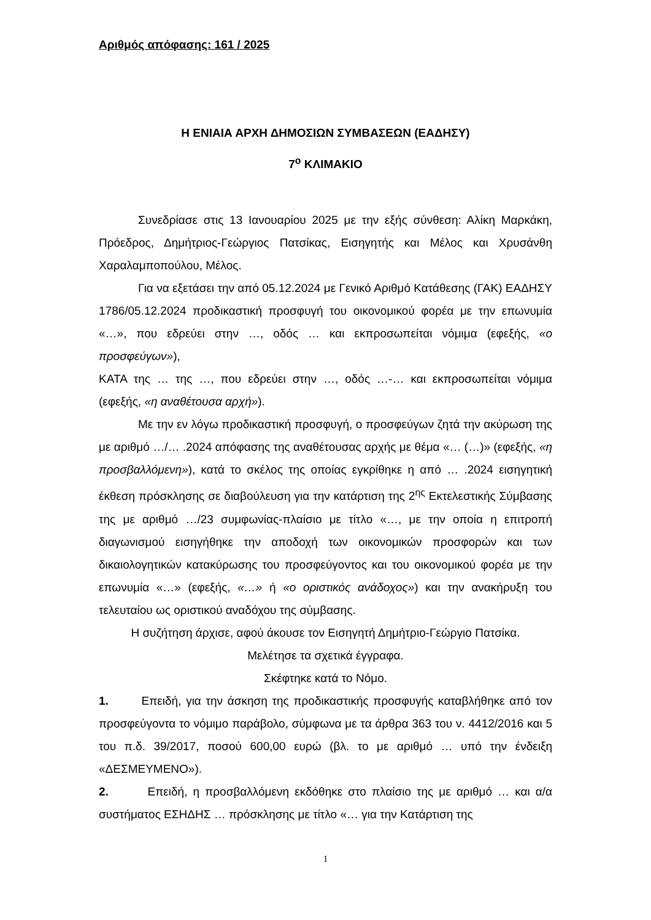Αριθμός απόφασης: 161 / 2025
Η ΕΝΙΑΙΑ ΑΡΧΗ ΔΗΜΟΣΙΩΝ ΣΥΜΒΑΣΕΩΝ (ΕΑΔΗΣΥ)
7<sup>ο</sup> ΚΛΙΜΑΚΙΟ
Συνεδρίασε στις 13 Ιανουαρίου 2025 με την εξής σύνθεση: Αλίκη Μαρκάκη, Πρόεδρος, Δημήτριος-Γεώργιος Πατσίκας, Εισηγητής και Μέλος και Χρυσάνθη Χαραλαμποπούλου, Μέλος.
Για να εξετάσει την από 05.12.2024 με Γενικό Αριθμό Κατάθεσης (ΓΑΚ) ΕΑΔΗΣΥ 1786/05.12.2024 προδικαστική προσφυγή του οικονομικού φορέα με την επωνυμία «…», που εδρεύει στην …, οδός … και εκπροσωπείται νόμιμα (εφεξής, «ο προσφεύγων»),
ΚΑΤΑ της … της …, που εδρεύει στην …, οδός …-… και εκπροσωπείται νόμιμα (εφεξής, «η αναθέτουσα αρχή»).
Με την εν λόγω προδικαστική προσφυγή, ο προσφεύγων ζητά την ακύρωση της με αριθμό …/… .2024 απόφασης της αναθέτουσας αρχής με θέμα «… (…)» (εφεξής, «η προσβαλλόμενη»), κατά το σκέλος της οποίας εγκρίθηκε η από … .2024 εισηγητική έκθεση πρόσκλησης σε διαβούλευση για την κατάρτιση της 2<sup>ης</sup> Εκτελεστικής Σύμβασης της με αριθμό …/23 συμφωνίας-πλαίσιο με τίτλο «…, με την οποία η επιτροπή διαγωνισμού εισηγήθηκε την αποδοχή των οικονομικών προσφορών και των δικαιολογητικών κατακύρωσης του προσφεύγοντος και του οικονομικού φορέα με την επωνυμία «…» (εφεξής, «…» ή «ο οριστικός ανάδοχος») και την ανακήρυξη του τελευταίου ως οριστικού αναδόχου της σύμβασης.
Η συζήτηση άρχισε, αφού άκουσε τον Εισηγητή Δημήτριο-Γεώργιο Πατσίκα.
Μελέτησε τα σχετικά έγγραφα.
Σκέφτηκε κατά το Νόμο.
1. Επειδή, για την άσκηση της προδικαστικής προσφυγής καταβλήθηκε από τον προσφεύγοντα το νόμιμο παράβολο, σύμφωνα με τα άρθρα 363 του ν. 4412/2016 και 5 του π.δ. 39/2017, ποσού 600,00 ευρώ (βλ. το με αριθμό … υπό την ένδειξη «ΔΕΣΜΕΥΜΕΝΟ»).
2. Επειδή, η προσβαλλόμενη εκδόθηκε στο πλαίσιο της με αριθμό … και α/α συστήματος ΕΣΗΔΗΣ … πρόσκλησης με τίτλο «… για την Κατάρτιση της
1